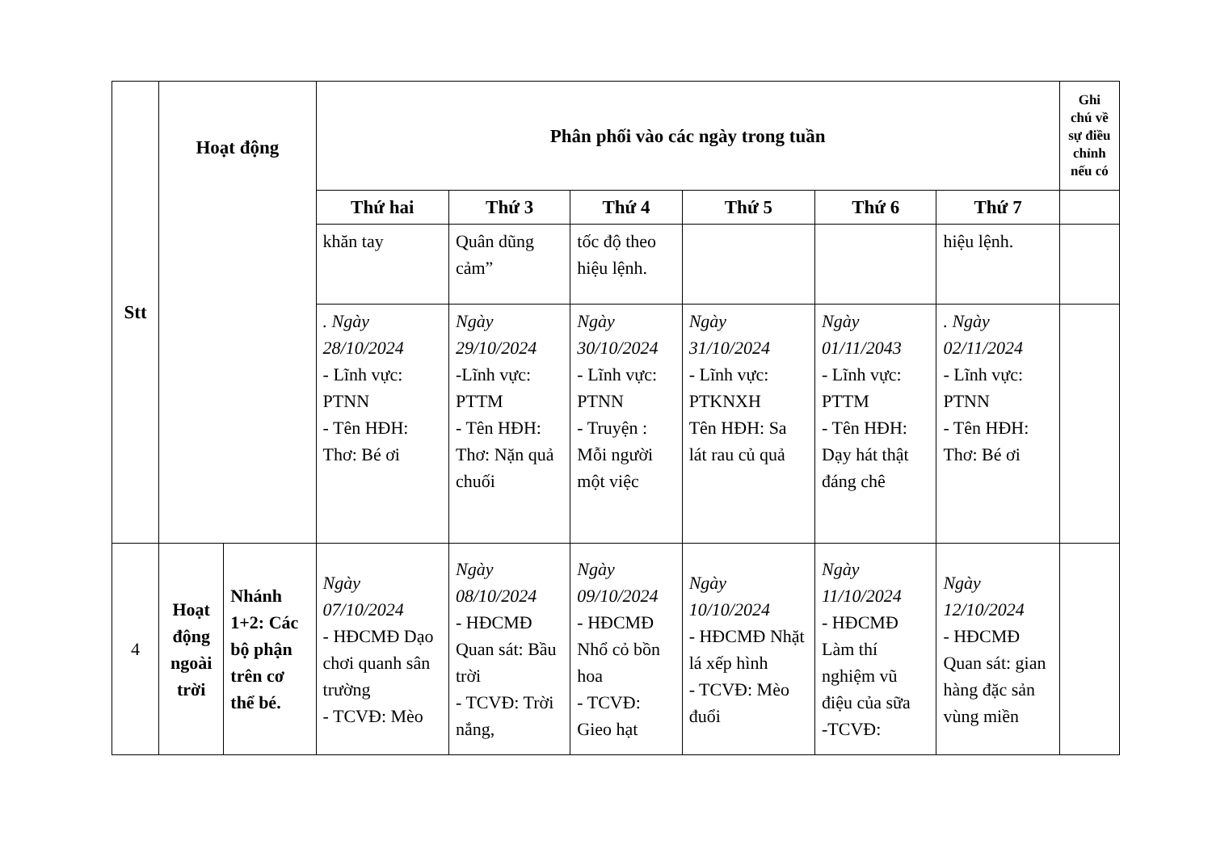| Stt | Hoạt động | | Phân phối vào các ngày trong tuần | | | | | | Ghi chú về sự điều chỉnh nếu có | |
| --- | --- | --- | --- | --- | --- | --- | --- | --- | --- | --- |
| | | | Thứ hai | Thứ 3 | Thứ 4 | Thứ 5 | Thứ 6 | Thứ 7 | | |
| | | | | khăn tay | Quân dũng cảm” | tốc độ theo hiệu lệnh. | | | hiệu lệnh. | |
| | | | | . Ngày 28/10/2024 - Lĩnh vực: PTNN - Tên HĐH: Thơ: Bé ơi | Ngày 29/10/2024 -Lĩnh vực: PTTM - Tên HĐH: Thơ: Nặn quả chuối | Ngày 30/10/2024 - Lĩnh vực: PTNN - Truyện : Mỗi người một việc | Ngày 31/10/2024 - Lĩnh vực: PTKNXH Tên HĐH: Sa lát rau củ quả | Ngày 01/11/2043 - Lĩnh vực: PTTM - Tên HĐH: Dạy hát thật đáng chê | . Ngày 02/11/2024 - Lĩnh vực: PTNN - Tên HĐH: Thơ: Bé ơi | |
| 4 | Hoạt động ngoài trời | Nhánh 1+2: Các bộ phận trên cơ thể bé. | Ngày 07/10/2024 - HĐCMĐ Dạo chơi quanh sân trường - TCVĐ: Mèo | Ngày 08/10/2024 - HĐCMĐ Quan sát: Bầu trời - TCVĐ: Trời nắng, | Ngày 09/10/2024 - HĐCMĐ Nhổ cỏ bồn hoa - TCVĐ: Gieo hạt | Ngày 10/10/2024 - HĐCMĐ Nhặt lá xếp hình - TCVĐ: Mèo đuổi | Ngày 11/10/2024 - HĐCMĐ Làm thí nghiệm vũ điệu của sữa -TCVĐ: | Ngày 12/10/2024 - HĐCMĐ Quan sát: gian hàng đặc sản vùng miền | | |